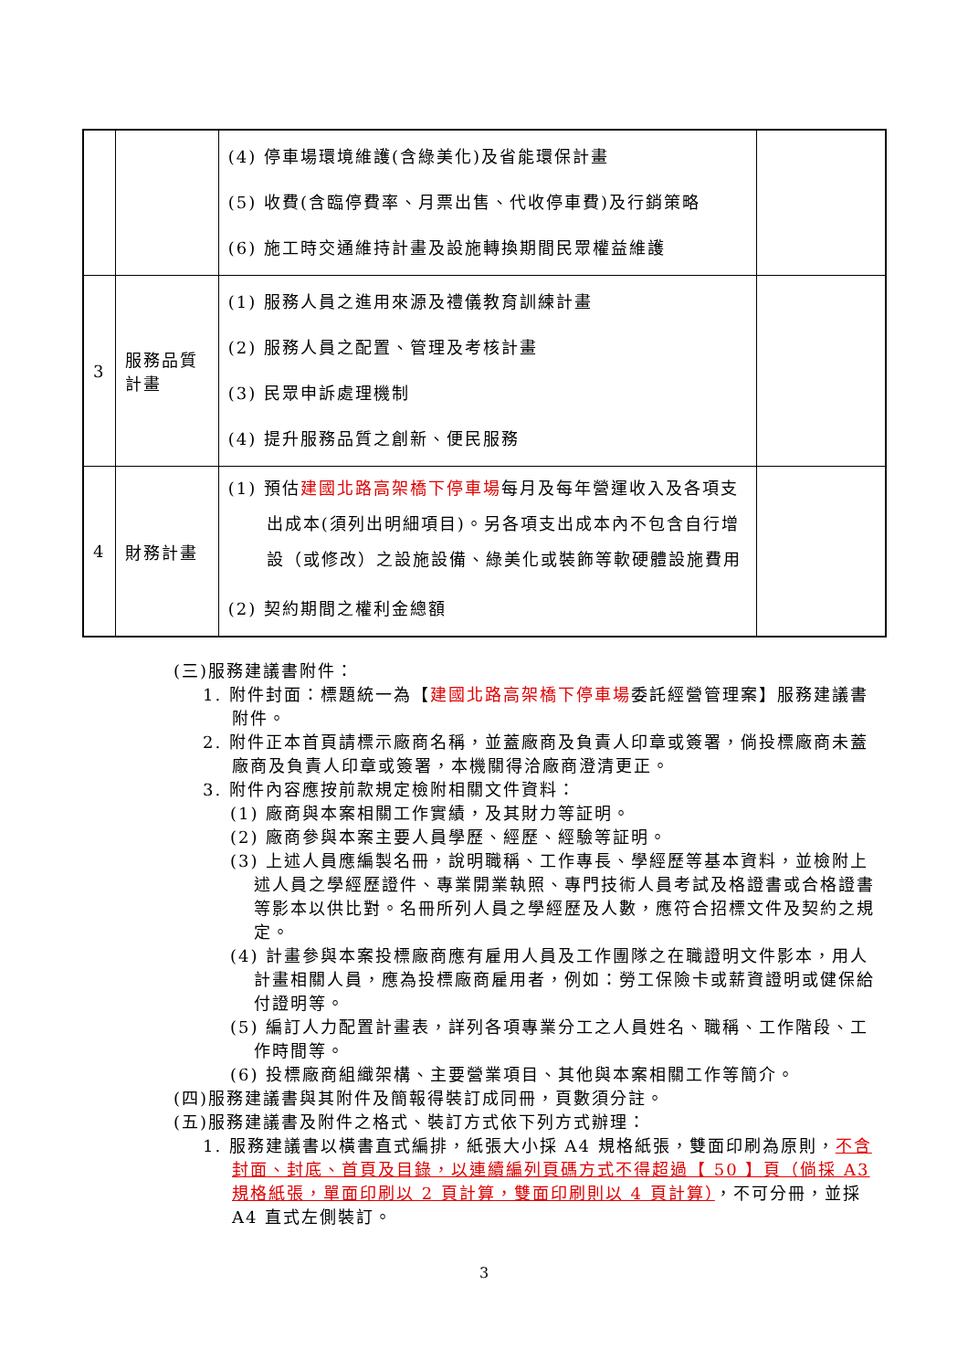| | | (4) 停車場環境維護(含綠美化)及省能環保計畫 (5) 收費(含臨停費率、月票出售、代收停車費)及行銷策略 (6) 施工時交通維持計畫及設施轉換期間民眾權益維護 | |
| 3 | 服務品質 計畫 | (1) 服務人員之進用來源及禮儀教育訓練計畫 (2) 服務人員之配置、管理及考核計畫 (3) 民眾申訴處理機制 (4) 提升服務品質之創新、便民服務 | |
| 4 | 財務計畫 | (1) 預估 建國北路高架橋下停車場 每月及每年營運收入及各項支出成本(須列出明細項目)。另各項支出成本內不包含自行增設（或修改）之設施設備、綠美化或裝飾等軟硬體設施費用 (2) 契約期間之權利金總額 | |
(三)服務建議書附件：
1. 附件封面：標題統一為【建國北路高架橋下停車場委託經營管理案】服務建議書附件。
2. 附件正本首頁請標示廠商名稱，並蓋廠商及負責人印章或簽署，倘投標廠商未蓋廠商及負責人印章或簽署，本機關得洽廠商澄清更正。
3. 附件內容應按前款規定檢附相關文件資料：
(1) 廠商與本案相關工作實績，及其財力等証明。
(2) 廠商參與本案主要人員學歷、經歷、經驗等証明。
(3) 上述人員應編製名冊，說明職稱、工作專長、學經歷等基本資料，並檢附上述人員之學經歷證件、專業開業執照、專門技術人員考試及格證書或合格證書等影本以供比對。名冊所列人員之學經歷及人數，應符合招標文件及契約之規定。
(4) 計畫參與本案投標廠商應有雇用人員及工作團隊之在職證明文件影本，用人計畫相關人員，應為投標廠商雇用者，例如：勞工保險卡或薪資證明或健保給付證明等。
(5) 編訂人力配置計畫表，詳列各項專業分工之人員姓名、職稱、工作階段、工作時間等。
(6) 投標廠商組織架構、主要營業項目、其他與本案相關工作等簡介。
(四)服務建議書與其附件及簡報得裝訂成同冊，頁數須分註。
(五)服務建議書及附件之格式、裝訂方式依下列方式辦理：
1. 服務建議書以橫書直式編排，紙張大小採 A4 規格紙張，雙面印刷為原則，不含封面、封底、首頁及目錄，以連續編列頁碼方式不得超過【 50 】頁（倘採 A3 規格紙張，單面印刷以 2 頁計算，雙面印刷則以 4 頁計算），不可分冊，並採 A4 直式左側裝訂。
3